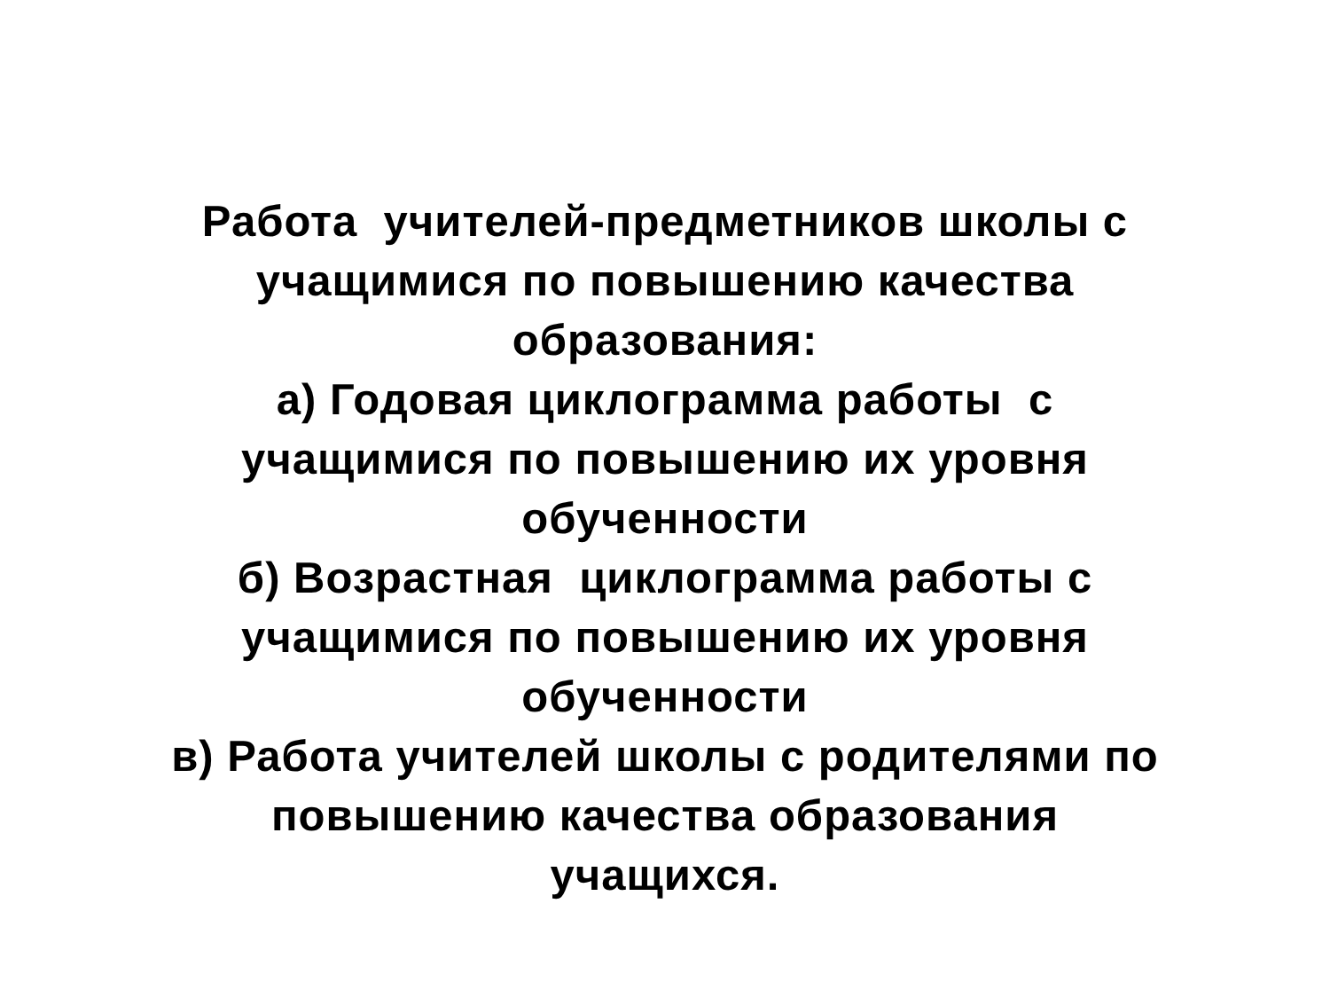Работа учителей-предметников школы с
учащимися по повышению качества
образования:
а) Годовая циклограмма работы с
учащимися по повышению их уровня
обученности
б) Возрастная циклограмма работы с
учащимися по повышению их уровня
обученности
в) Работа учителей школы с родителями по
повышению качества образования
учащихся.